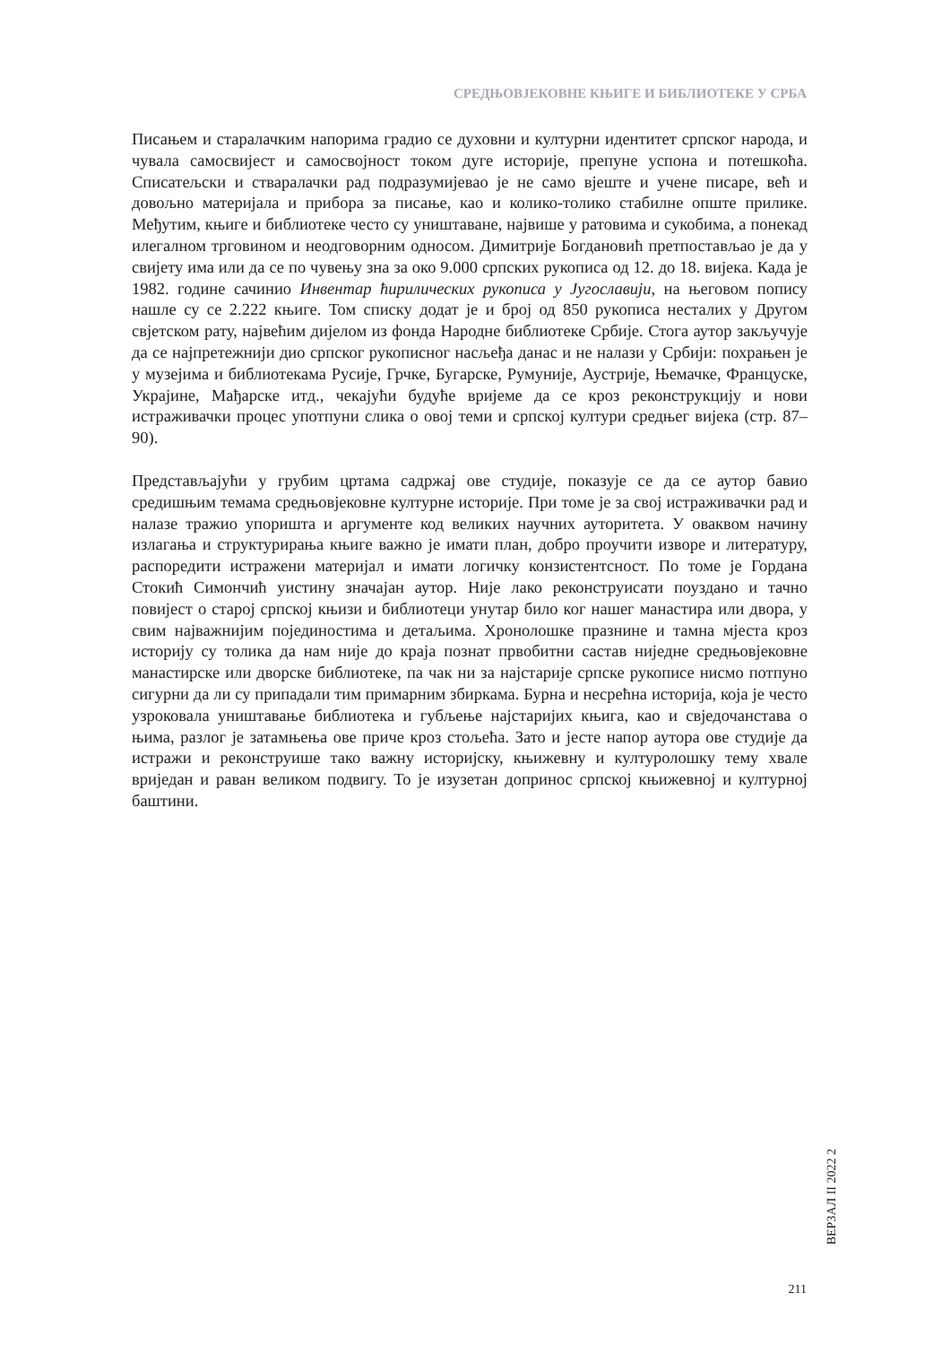СРЕДЊОВЈЕКОВНЕ КЊИГЕ И БИБЛИОТЕКЕ У СРБА
Писањем и старалачким напорима градио се духовни и културни идентитет српског народа, и чувала самосвијест и самосвојност током дуге историје, препуне успона и потешкоћа. Списатељски и стваралачки рад подразумијевао је не само вјеште и учене писаре, већ и довољно материјала и прибора за писање, као и колико-толико стабилне опште прилике. Међутим, књиге и библиотеке често су уништаване, највише у ратовима и сукобима, а понекад илегалном трговином и неодговорним односом. Димитрије Богдановић претпостављао је да у свијету има или да се по чувењу зна за око 9.000 српских рукописа од 12. до 18. вијека. Када је 1982. године сачинио Инвентар ћирилических рукописа у Југославији, на његовом попису нашле су се 2.222 књиге. Том списку додат је и број од 850 рукописа несталих у Другом свјетском рату, највећим дијелом из фонда Народне библиотеке Србије. Стога аутор закључује да се најпретежнији дио српског рукописног насљеђа данас и не налази у Србији: похрањен је у музејима и библиотекама Русије, Грчке, Бугарске, Румуније, Аустрије, Њемачке, Француске, Украјине, Мађарске итд., чекајући будуће вријеме да се кроз реконструкцију и нови истраживачки процес употпуни слика о овој теми и српској култури средњег вијека (стр. 87–90).
Представљајући у грубим цртама садржај ове студије, показује се да се аутор бавио средишњим темама средњовјековне културне историје. При томе је за свој истраживачки рад и налазе тражио упоришта и аргументе код великих научних ауторитета. У оваквом начину излагања и структурирања књиге важно је имати план, добро проучити изворе и литературу, распоредити истражени материјал и имати логичку конзистентсност. По томе је Гордана Стокић Симончић уистину значајан аутор. Није лако реконструисати поуздано и тачно повијест о старој српској књизи и библиотеци унутар било ког нашег манастира или двора, у свим најважнијим појединостима и детаљима. Хронолошке празнине и тамна мјеста кроз историју су толика да нам није до краја познат првобитни састав ниједне средњовјековне манастирске или дворске библиотеке, па чак ни за најстарије српске рукописе нисмо потпуно сигурни да ли су припадали тим примарним збиркама. Бурна и несрећна историја, која је често узроковала уништавање библиотека и губљење најстаријих књига, као и свједочанстава о њима, разлог је затамњења ове приче кроз стољећа. Зато и јесте напор аутора ове студије да истражи и реконструише тако важну историјску, књижевну и културолошку тему хвале вриједан и раван великом подвигу. То је изузетан допринос српској књижевној и културној баштини.
ВЕРЗАЛ II 2022 2
211